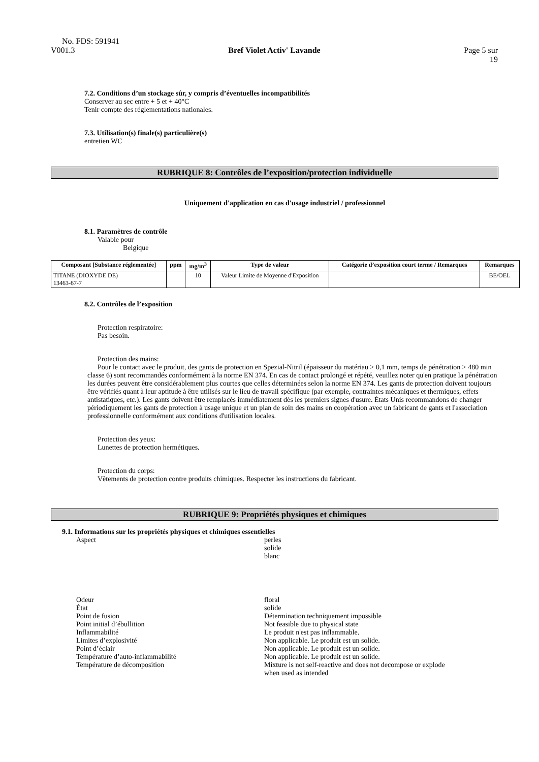No. FDS: 591941
V001.3 Bref Violet Activ' Lavande Page 5 sur
19
7.2. Conditions d’un stockage sûr, y compris d’éventuelles incompatibilités
Conserver au sec entre + 5 et + 40°C
Tenir compte des réglementations nationales.
7.3. Utilisation(s) finale(s) particulière(s)
entretien WC
RUBRIQUE 8: Contrôles de l’exposition/protection individuelle
Uniquement d'application en cas d'usage industriel / professionnel
8.1. Paramètres de contrôle
Valable pour
Belgique
| Composant [Substance réglementée] | ppm | mg/m<sup>3</sup> | Type de valeur | Catégorie d’exposition court terme / Remarques | Remarques |
| --- | --- | --- | --- | --- | --- |
| TITANE (DIOXYDE DE) 13463-67-7 | | 10 | Valeur Limite de Moyenne d'Exposition | | BE/OEL |
8.2. Contrôles de l’exposition
Protection respiratoire:
Pas besoin.
Protection des mains:
Pour le contact avec le produit, des gants de protection en Spezial-Nitril (épaisseur du matériau > 0,1 mm, temps de pénétration > 480 min classe 6) sont recommandés conformément à la norme EN 374. En cas de contact prolongé et répété, veuillez noter qu'en pratique la pénétration les durées peuvent être considérablement plus courtes que celles déterminées selon la norme EN 374. Les gants de protection doivent toujours être vérifiés quant à leur aptitude à être utilisés sur le lieu de travail spécifique (par exemple, contraintes mécaniques et thermiques, effets antistatiques, etc.). Les gants doivent être remplacés immédiatement dès les premiers signes d'usure. États Unis recommandons de changer périodiquement les gants de protection à usage unique et un plan de soin des mains en coopération avec un fabricant de gants et l'association professionnelle conformément aux conditions d'utilisation locales.
Protection des yeux:
Lunettes de protection hermétiques.
Protection du corps:
Vêtements de protection contre produits chimiques. Respecter les instructions du fabricant.
RUBRIQUE 9: Propriétés physiques et chimiques
9.1. Informations sur les propriétés physiques et chimiques essentielles
Aspect perles
solide
blanc
Odeur floral
État solide
Point de fusion Détermination techniquement impossible
Point initial d’ébullition Not feasible due to physical state
Inflammabilité Le produit n'est pas inflammable.
Limites d’explosivité Non applicable. Le produit est un solide.
Point d’éclair Non applicable. Le produit est un solide.
Température d’auto-inflammabilité Non applicable. Le produit est un solide.
Température de décomposition Mixture is not self-reactive and does not decompose or explode
when used as intended